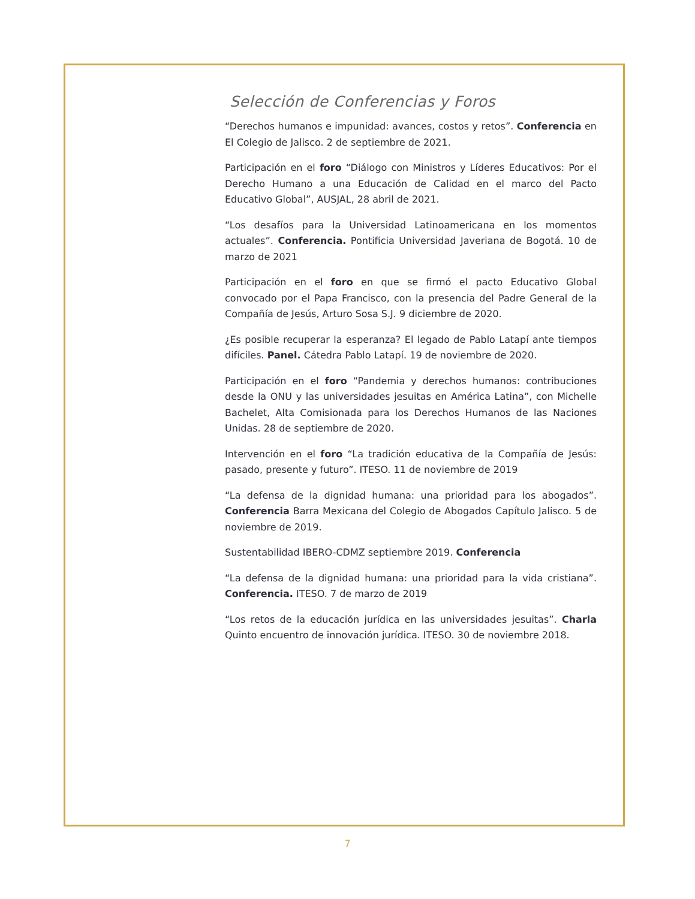Selección de Conferencias y Foros
“Derechos humanos e impunidad: avances, costos y retos”. Conferencia en El Colegio de Jalisco. 2 de septiembre de 2021.
Participación en el foro “Diálogo con Ministros y Líderes Educativos: Por el Derecho Humano a una Educación de Calidad en el marco del Pacto Educativo Global”, AUSJAL, 28 abril de 2021.
“Los desafíos para la Universidad Latinoamericana en los momentos actuales”. Conferencia. Pontificia Universidad Javeriana de Bogotá. 10 de marzo de 2021
Participación en el foro en que se firmó el pacto Educativo Global convocado por el Papa Francisco, con la presencia del Padre General de la Compañía de Jesús, Arturo Sosa S.J. 9 diciembre de 2020.
¿Es posible recuperar la esperanza? El legado de Pablo Latapí ante tiempos difíciles. Panel. Cátedra Pablo Latapí. 19 de noviembre de 2020.
Participación en el foro “Pandemia y derechos humanos: contribuciones desde la ONU y las universidades jesuitas en América Latina”, con Michelle Bachelet, Alta Comisionada para los Derechos Humanos de las Naciones Unidas. 28 de septiembre de 2020.
Intervención en el foro “La tradición educativa de la Compañía de Jesús: pasado, presente y futuro”. ITESO. 11 de noviembre de 2019
“La defensa de la dignidad humana: una prioridad para los abogados”. Conferencia Barra Mexicana del Colegio de Abogados Capítulo Jalisco. 5 de noviembre de 2019.
Sustentabilidad IBERO-CDMZ septiembre 2019. Conferencia
“La defensa de la dignidad humana: una prioridad para la vida cristiana”. Conferencia. ITESO. 7 de marzo de 2019
“Los retos de la educación jurídica en las universidades jesuitas”. Charla Quinto encuentro de innovación jurídica. ITESO. 30 de noviembre 2018.
7